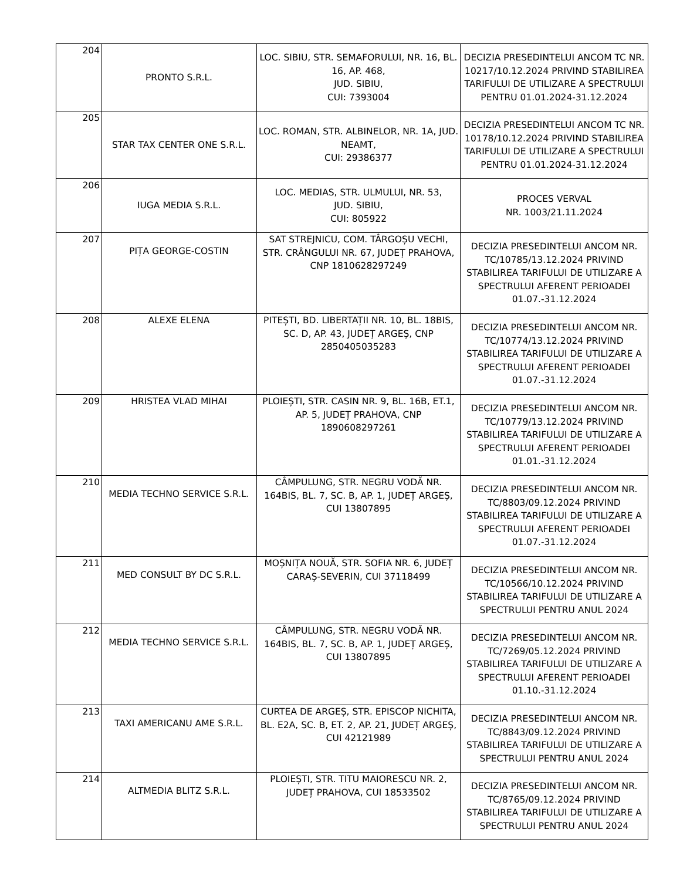| 204 | PRONTO S.R.L. | LOC. SIBIU, STR. SEMAFORULUI, NR. 16, BL. 16, AP. 468, JUD. SIBIU, CUI: 7393004 | DECIZIA PRESEDINTELUI ANCOM TC NR. 10217/10.12.2024 PRIVIND STABILIREA TARIFULUI DE UTILIZARE A SPECTRULUI PENTRU 01.01.2024-31.12.2024 |
| 205 | STAR TAX CENTER ONE S.R.L. | LOC. ROMAN, STR. ALBINELOR, NR. 1A, JUD. NEAMT, CUI: 29386377 | DECIZIA PRESEDINTELUI ANCOM TC NR. 10178/10.12.2024 PRIVIND STABILIREA TARIFULUI DE UTILIZARE A SPECTRULUI PENTRU 01.01.2024-31.12.2024 |
| 206 | IUGA MEDIA S.R.L. | LOC. MEDIAS, STR. ULMULUI, NR. 53, JUD. SIBIU, CUI: 805922 | PROCES VERVAL NR. 1003/21.11.2024 |
| 207 | PIȚA GEORGE-COSTIN | SAT STREJNICU, COM. TÂRGOȘU VECHI, STR. CRÂNGULUI NR. 67, JUDEȚ PRAHOVA, CNP 1810628297249 | DECIZIA PRESEDINTELUI ANCOM NR. TC/10785/13.12.2024 PRIVIND STABILIREA TARIFULUI DE UTILIZARE A SPECTRULUI AFERENT PERIOADEI 01.07.-31.12.2024 |
| 208 | ALEXE ELENA | PITEȘTI, BD. LIBERTAȚII NR. 10, BL. 18BIS, SC. D, AP. 43, JUDEȚ ARGEȘ, CNP 2850405035283 | DECIZIA PRESEDINTELUI ANCOM NR. TC/10774/13.12.2024 PRIVIND STABILIREA TARIFULUI DE UTILIZARE A SPECTRULUI AFERENT PERIOADEI 01.07.-31.12.2024 |
| 209 | HRISTEA VLAD MIHAI | PLOIEȘTI, STR. CASIN NR. 9, BL. 16B, ET.1, AP. 5, JUDEȚ PRAHOVA, CNP 1890608297261 | DECIZIA PRESEDINTELUI ANCOM NR. TC/10779/13.12.2024 PRIVIND STABILIREA TARIFULUI DE UTILIZARE A SPECTRULUI AFERENT PERIOADEI 01.01.-31.12.2024 |
| 210 | MEDIA TECHNO SERVICE S.R.L. | CÂMPULUNG, STR. NEGRU VODĂ NR. 164BIS, BL. 7, SC. B, AP. 1, JUDEȚ ARGEȘ, CUI 13807895 | DECIZIA PRESEDINTELUI ANCOM NR. TC/8803/09.12.2024 PRIVIND STABILIREA TARIFULUI DE UTILIZARE A SPECTRULUI AFERENT PERIOADEI 01.07.-31.12.2024 |
| 211 | MED CONSULT BY DC S.R.L. | MOȘNIȚA NOUĂ, STR. SOFIA NR. 6, JUDEȚ CARAȘ-SEVERIN, CUI 37118499 | DECIZIA PRESEDINTELUI ANCOM NR. TC/10566/10.12.2024 PRIVIND STABILIREA TARIFULUI DE UTILIZARE A SPECTRULUI PENTRU ANUL 2024 |
| 212 | MEDIA TECHNO SERVICE S.R.L. | CÂMPULUNG, STR. NEGRU VODĂ NR. 164BIS, BL. 7, SC. B, AP. 1, JUDEȚ ARGEȘ, CUI 13807895 | DECIZIA PRESEDINTELUI ANCOM NR. TC/7269/05.12.2024 PRIVIND STABILIREA TARIFULUI DE UTILIZARE A SPECTRULUI AFERENT PERIOADEI 01.10.-31.12.2024 |
| 213 | TAXI AMERICANU AME S.R.L. | CURTEA DE ARGEȘ, STR. EPISCOP NICHITA, BL. E2A, SC. B, ET. 2, AP. 21, JUDEȚ ARGEȘ, CUI 42121989 | DECIZIA PRESEDINTELUI ANCOM NR. TC/8843/09.12.2024 PRIVIND STABILIREA TARIFULUI DE UTILIZARE A SPECTRULUI PENTRU ANUL 2024 |
| 214 | ALTMEDIA BLITZ S.R.L. | PLOIEȘTI, STR. TITU MAIORESCU NR. 2, JUDEȚ PRAHOVA, CUI 18533502 | DECIZIA PRESEDINTELUI ANCOM NR. TC/8765/09.12.2024 PRIVIND STABILIREA TARIFULUI DE UTILIZARE A SPECTRULUI PENTRU ANUL 2024 |